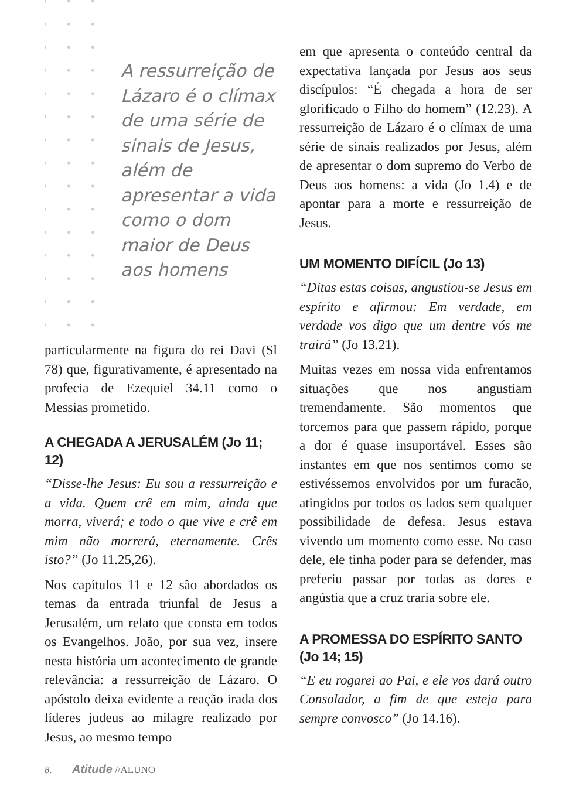A ressurreição de Lázaro é o clímax de uma série de sinais de Jesus, além de apresentar a vida como o dom maior de Deus aos homens
particularmente na figura do rei Davi (Sl 78) que, figurativamente, é apresentado na profecia de Ezequiel 34.11 como o Messias prometido.
A CHEGADA A JERUSALÉM (Jo 11; 12)
“Disse-lhe Jesus: Eu sou a ressurreição e a vida. Quem crê em mim, ainda que morra, viverá; e todo o que vive e crê em mim não morrerá, eternamente. Crês isto?” (Jo 11.25,26).
Nos capítulos 11 e 12 são abordados os temas da entrada triunfal de Jesus a Jerusalém, um relato que consta em todos os Evangelhos. João, por sua vez, insere nesta história um acontecimento de grande relevância: a ressurreição de Lázaro. O apóstolo deixa evidente a reação irada dos líderes judeus ao milagre realizado por Jesus, ao mesmo tempo
em que apresenta o conteúdo central da expectativa lançada por Jesus aos seus discípulos: “É chegada a hora de ser glorificado o Filho do homem” (12.23). A ressurreição de Lázaro é o clímax de uma série de sinais realizados por Jesus, além de apresentar o dom supremo do Verbo de Deus aos homens: a vida (Jo 1.4) e de apontar para a morte e ressurreição de Jesus.
UM MOMENTO DIFÍCIL (Jo 13)
“Ditas estas coisas, angustiou-se Jesus em espírito e afirmou: Em verdade, em verdade vos digo que um dentre vós me trairá” (Jo 13.21).
Muitas vezes em nossa vida enfrentamos situações que nos angustiam tremendamente. São momentos que torcemos para que passem rápido, porque a dor é quase insuportável. Esses são instantes em que nos sentimos como se estivéssemos envolvidos por um furacão, atingidos por todos os lados sem qualquer possibilidade de defesa. Jesus estava vivendo um momento como esse. No caso dele, ele tinha poder para se defender, mas preferiu passar por todas as dores e angústia que a cruz traria sobre ele.
A PROMESSA DO ESPÍRITO SANTO (Jo 14; 15)
“E eu rogarei ao Pai, e ele vos dará outro Consolador, a fim de que esteja para sempre convosco” (Jo 14.16).
8. Atitude //ALUNO